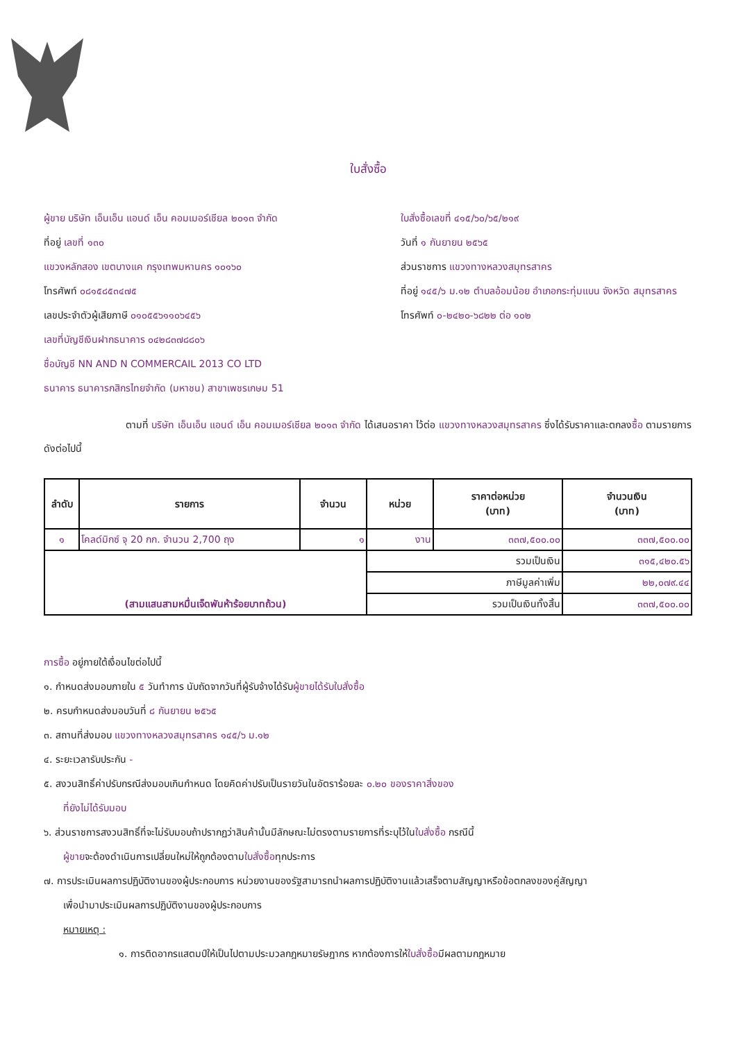ใบสั่งซื้อ
ผู้ขาย บริษัท เอ็นเอ็น แอนด์ เอ็น คอมเมอร์เชียล ๒๐๑๓ จำกัด
ที่อยู่ เลขที่ ๑๓๐
แขวงหลักสอง เขตบางแค กรุงเทพมหานคร ๑๐๑๖๐
โทรศัพท์ ๐๘๑๕๘๕๓๔๗๕
เลขประจำตัวผู้เสียภาษี ๐๑๐๕๕๖๑๑๐๖๔๕๖
เลขที่บัญชีเงินฝากธนาคาร ๐๔๒๘๓๗๘๘๐๖
ชื่อบัญชี NN AND N COMMERCAIL 2013 CO LTD
ธนาคาร ธนาคารกสิกรไทยจำกัด (มหาชน) สาขาเพชรเกษม 51
ใบสั่งซื้อเลขที่ ๔๑๕/๖๐/๖๕/๒๑๙
วันที่ ๑ กันยายน ๒๕๖๕
ส่วนราชการ แขวงทางหลวงสมุทรสาคร
ที่อยู่ ๑๔๕/๖ ม.๑๒ ตำบลอ้อมน้อย อำเภอกระทุ่มแบน จังหวัด สมุทรสาคร
โทรศัพท์ ๐-๒๔๒๐-๖๘๒๒ ต่อ ๑๐๒
ตามที่ บริษัท เอ็นเอ็น แอนด์ เอ็น คอมเมอร์เชียล ๒๐๑๓ จำกัด ได้เสนอราคา ไว้ต่อ แขวงทางหลวงสมุทรสาคร ซึ่งได้รับราคาและตกลงซื้อ ตามรายการดังต่อไปนี้
| ลำดับ | รายการ | จำนวน | หน่วย | ราคาต่อหน่วย (บาท) | จำนวนเงิน (บาท) |
| --- | --- | --- | --- | --- | --- |
| ๑ | โคลด์มิกซ์ จุ 20 กก. จำนวน 2,700 ถุง | ๑ | งาน | ๓๓๗,๕๐๐.๐๐ | ๓๓๗,๕๐๐.๐๐ |
| (สามแสนสามหมื่นเจ็ดพันห้าร้อยบาทถ้วน) | | | รวมเป็นเงิน | | ๓๑๕,๔๒๐.๕๖ |
| | | | ภาษีมูลค่าเพิ่ม | | ๒๒,๐๗๙.๔๔ |
| | | | รวมเป็นเงินทั้งสิ้น | | ๓๓๗,๕๐๐.๐๐ |
การซื้อ อยู่ภายใต้เงื่อนไขต่อไปนี้
๑. กำหนดส่งมอบภายใน ๕ วันทำการ นับถัดจากวันที่ผู้รับจ้างได้รับผู้ขายได้รับใบสั่งซื้อ
๒. ครบกำหนดส่งมอบวันที่ ๘ กันยายน ๒๕๖๕
๓. สถานที่ส่งมอบ แขวงทางหลวงสมุทรสาคร ๑๔๕/๖ ม.๑๒
๔. ระยะเวลารับประกัน -
๕. สงวนสิทธิ์ค่าปรับกรณีส่งมอบเกินกำหนด โดยคิดค่าปรับเป็นรายวันในอัตราร้อยละ ๐.๒๐ ของราคาสิ่งของ
ที่ยังไม่ได้รับมอบ
๖. ส่วนราชการสงวนสิทธิ์ที่จะไม่รับมอบถ้าปรากฏว่าสินค้านั้นมีลักษณะไม่ตรงตามรายการที่ระบุไว้ในใบสั่งซื้อ กรณีนี้
ผู้ขายจะต้องดำเนินการเปลี่ยนใหม่ให้ถูกต้องตามใบสั่งซื้อทุกประการ
๗. การประเมินผลการปฏิบัติงานของผู้ประกอบการ หน่วยงานของรัฐสามารถนำผลการปฏิบัติงานแล้วเสร็จตามสัญญาหรือข้อตกลงของคู่สัญญา
เพื่อนำมาประเมินผลการปฏิบัติงานของผู้ประกอบการ
หมายเหตุ :
๑. การติดอากรแสตมป์ให้เป็นไปตามประมวลกฎหมายรัษฎากร หากต้องการให้ใบสั่งซื้อมีผลตามกฎหมาย